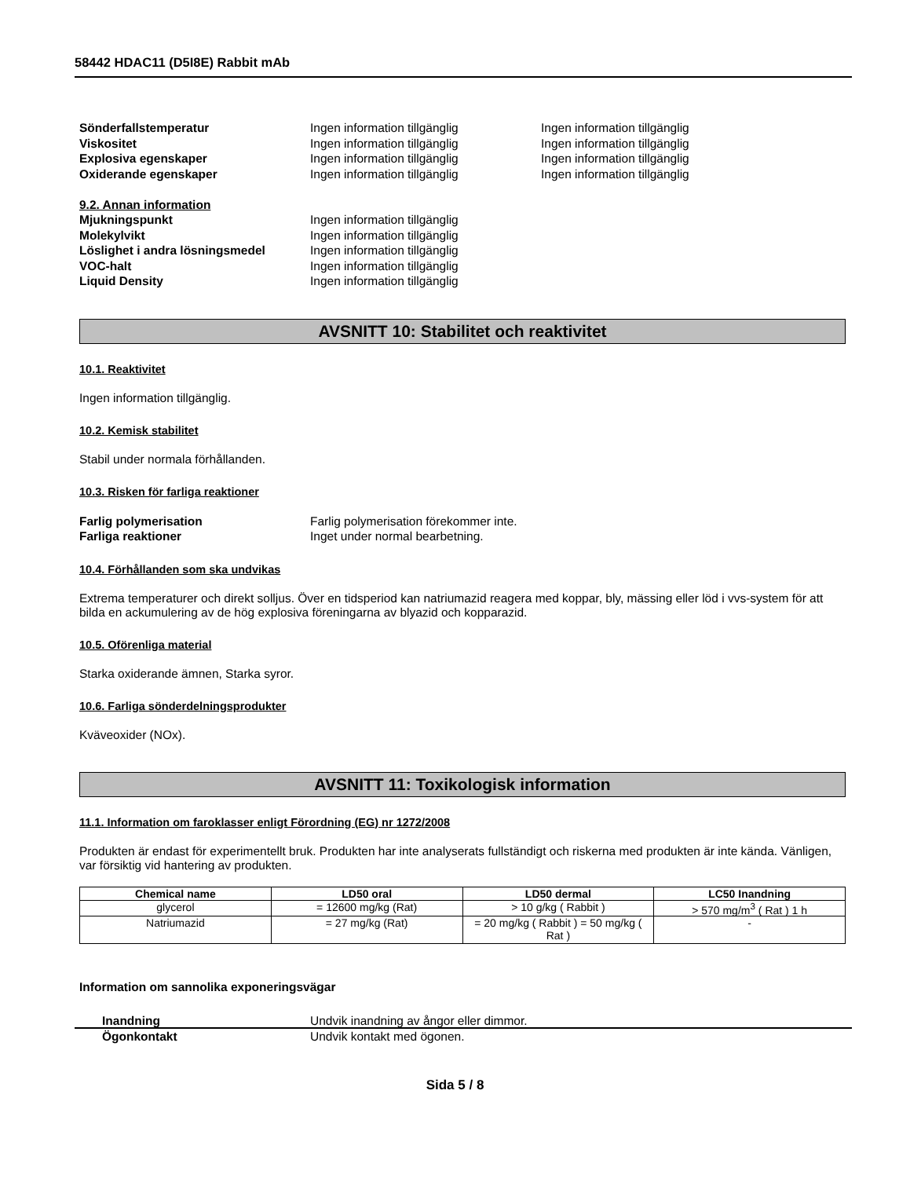58442 HDAC11 (D5I8E) Rabbit mAb
Sönderfallstemperatur Ingen information tillgänglig Ingen information tillgänglig
Viskositet Ingen information tillgänglig Ingen information tillgänglig
Explosiva egenskaper Ingen information tillgänglig Ingen information tillgänglig
Oxiderande egenskaper Ingen information tillgänglig Ingen information tillgänglig
9.2. Annan information
Mjukningspunkt Ingen information tillgänglig
Molekylvikt Ingen information tillgänglig
Löslighet i andra lösningsmedel Ingen information tillgänglig
VOC-halt Ingen information tillgänglig
Liquid Density Ingen information tillgänglig
AVSNITT 10: Stabilitet och reaktivitet
10.1. Reaktivitet
Ingen information tillgänglig.
10.2. Kemisk stabilitet
Stabil under normala förhållanden.
10.3. Risken för farliga reaktioner
Farlig polymerisation Farlig polymerisation förekommer inte.
Farliga reaktioner Inget under normal bearbetning.
10.4. Förhållanden som ska undvikas
Extrema temperaturer och direkt solljus. Över en tidsperiod kan natriumazid reagera med koppar, bly, mässing eller löd i vvs-system för att bilda en ackumulering av de hög explosiva föreningarna av blyazid och kopparazid.
10.5. Oförenliga material
Starka oxiderande ämnen, Starka syror.
10.6. Farliga sönderdelningsprodukter
Kväveoxider (NOx).
AVSNITT 11: Toxikologisk information
11.1. Information om faroklasser enligt Förordning (EG) nr 1272/2008
Produkten är endast för experimentellt bruk. Produkten har inte analyserats fullständigt och riskerna med produkten är inte kända. Vänligen, var försiktig vid hantering av produkten.
| Chemical name | LD50 oral | LD50 dermal | LC50 Inandning |
| --- | --- | --- | --- |
| glycerol | = 12600 mg/kg (Rat) | > 10 g/kg ( Rabbit ) | > 570 mg/m<sup>3</sup> ( Rat ) 1 h |
| Natriumazid | = 27 mg/kg (Rat) | = 20 mg/kg ( Rabbit ) = 50 mg/kg ( Rat ) | - |
Information om sannolika exponeringsvägar
Inandning Undvik inandning av ångor eller dimmor.
Ögonkontakt Undvik kontakt med ögonen.
Sida 5 / 8